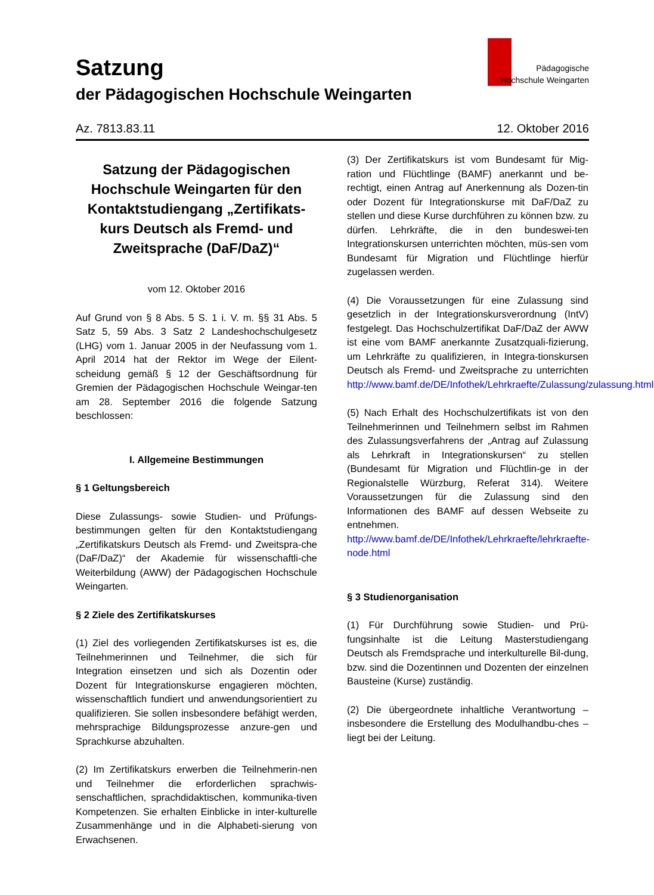Satzung
der Pädagogischen Hochschule Weingarten
Pädagogische
Hochschule Weingarten
Az. 7813.83.11 12. Oktober 2016
Satzung der Pädagogischen Hochschule Weingarten für den Kontaktstudiengang „Zertifikats-kurs Deutsch als Fremd- und Zweitsprache (DaF/DaZ)“
vom 12. Oktober 2016
Auf Grund von § 8 Abs. 5 S. 1 i. V. m. §§ 31 Abs. 5 Satz 5, 59 Abs. 3 Satz 2 Landeshochschulgesetz (LHG) vom 1. Januar 2005 in der Neufassung vom 1. April 2014 hat der Rektor im Wege der Eilent-scheidung gemäß § 12 der Geschäftsordnung für Gremien der Pädagogischen Hochschule Weingar-ten am 28. September 2016 die folgende Satzung beschlossen:
I. Allgemeine Bestimmungen
§ 1 Geltungsbereich
Diese Zulassungs- sowie Studien- und Prüfungs-bestimmungen gelten für den Kontaktstudiengang „Zertifikatskurs Deutsch als Fremd- und Zweitspra-che (DaF/DaZ)“ der Akademie für wissenschaftli-che Weiterbildung (AWW) der Pädagogischen Hochschule Weingarten.
§ 2 Ziele des Zertifikatskurses
(1) Ziel des vorliegenden Zertifikatskurses ist es, die Teilnehmerinnen und Teilnehmer, die sich für Integration einsetzen und sich als Dozentin oder Dozent für Integrationskurse engagieren möchten, wissenschaftlich fundiert und anwendungsorientiert zu qualifizieren. Sie sollen insbesondere befähigt werden, mehrsprachige Bildungsprozesse anzure-gen und Sprachkurse abzuhalten.
(2) Im Zertifikatskurs erwerben die Teilnehmerin-nen und Teilnehmer die erforderlichen sprachwis-senschaftlichen, sprachdidaktischen, kommunika-tiven Kompetenzen. Sie erhalten Einblicke in inter-kulturelle Zusammenhänge und in die Alphabeti-sierung von Erwachsenen.
(3) Der Zertifikatskurs ist vom Bundesamt für Mig-ration und Flüchtlinge (BAMF) anerkannt und be-rechtigt, einen Antrag auf Anerkennung als Dozen-tin oder Dozent für Integrationskurse mit DaF/DaZ zu stellen und diese Kurse durchführen zu können bzw. zu dürfen. Lehrkräfte, die in den bundeswei-ten Integrationskursen unterrichten möchten, müs-sen vom Bundesamt für Migration und Flüchtlinge hierfür zugelassen werden.
(4) Die Voraussetzungen für eine Zulassung sind gesetzlich in der Integrationskursverordnung (IntV) festgelegt. Das Hochschulzertifikat DaF/DaZ der AWW ist eine vom BAMF anerkannte Zusatzquali-fizierung, um Lehrkräfte zu qualifizieren, in Integra-tionskursen Deutsch als Fremd- und Zweitsprache zu unterrichten http://www.bamf.de/DE/Infothek/Lehrkraefte/Zulassung/zulassung.html
(5) Nach Erhalt des Hochschulzertifikats ist von den Teilnehmerinnen und Teilnehmern selbst im Rahmen des Zulassungsverfahrens der „Antrag auf Zulassung als Lehrkraft in Integrationskursen“ zu stellen (Bundesamt für Migration und Flüchtlin-ge in der Regionalstelle Würzburg, Referat 314). Weitere Voraussetzungen für die Zulassung sind den Informationen des BAMF auf dessen Webseite zu entnehmen. http://www.bamf.de/DE/Infothek/Lehrkraefte/lehrkraefte-node.html
§ 3 Studienorganisation
(1) Für Durchführung sowie Studien- und Prü-fungsinhalte ist die Leitung Masterstudiengang Deutsch als Fremdsprache und interkulturelle Bil-dung, bzw. sind die Dozentinnen und Dozenten der einzelnen Bausteine (Kurse) zuständig.
(2) Die übergeordnete inhaltliche Verantwortung – insbesondere die Erstellung des Modulhandbu-ches – liegt bei der Leitung.